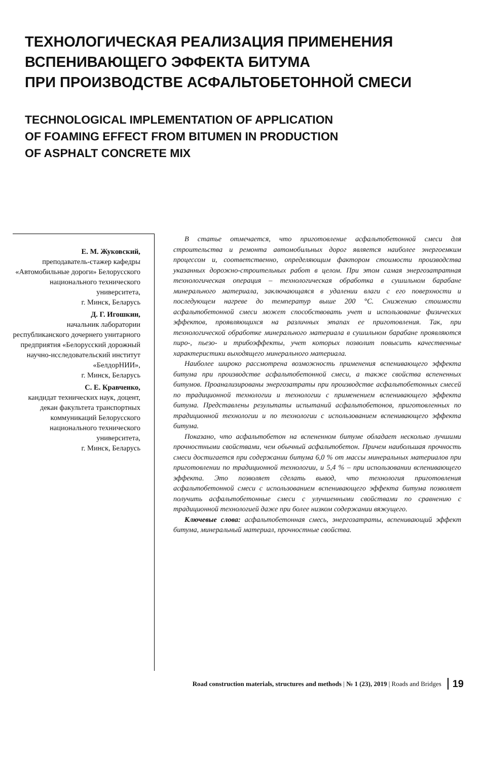ТЕХНОЛОГИЧЕСКАЯ РЕАЛИЗАЦИЯ ПРИМЕНЕНИЯ
ВСПЕНИВАЮЩЕГО ЭФФЕКТА БИТУМА
ПРИ ПРОИЗВОДСТВЕ АСФАЛЬТОБЕТОННОЙ СМЕСИ
TECHNOLOGICAL IMPLEMENTATION OF APPLICATION
OF FOAMING EFFECT FROM BITUMEN IN PRODUCTION
OF ASPHALT CONCRETE MIX
Е. М. Жуковский,
преподаватель-стажер кафедры «Автомобильные дороги» Белорусского национального технического университета,
г. Минск, Беларусь
Д. Г. Игошкин,
начальник лаборатории республиканского дочернего унитарного предприятия «Белорусский дорожный научно-исследовательский институт «БелдорНИИ»,
г. Минск, Беларусь
С. Е. Кравченко,
кандидат технических наук, доцент, декан факультета транспортных коммуникаций Белорусского национального технического университета,
г. Минск, Беларусь
В статье отмечается, что приготовление асфальтобетонной смеси для строительства и ремонта автомобильных дорог является наиболее энергоемким процессом и, соответственно, определяющим фактором стоимости производства указанных дорожно-строительных работ в целом. При этом самая энергозатратная технологическая операция – технологическая обработка в сушильном барабане минерального материала, заключающаяся в удалении влаги с его поверхности и последующем нагреве до температур выше 200 °С. Снижению стоимости асфальтобетонной смеси может способствовать учет и использование физических эффектов, проявляющихся на различных этапах ее приготовления. Так, при технологической обработке минерального материала в сушильном барабане проявляются пиро-, пьезо- и трибоэффекты, учет которых позволит повысить качественные характеристики выходящего минерального материала.
Наиболее широко рассмотрена возможность применения вспенивающего эффекта битума при производстве асфальтобетонной смеси, а также свойства вспененных битумов. Проанализированы энергозатраты при производстве асфальтобетонных смесей по традиционной технологии и технологии с применением вспенивающего эффекта битума. Представлены результаты испытаний асфальтобетонов, приготовленных по традиционной технологии и по технологии с использованием вспенивающего эффекта битума.
Показано, что асфальтобетон на вспененном битуме обладает несколько лучшими прочностными свойствами, чем обычный асфальтобетон. Причем наибольшая прочность смеси достигается при содержании битума 6,0 % от массы минеральных материалов при приготовлении по традиционной технологии, и 5,4 % – при использовании вспенивающего эффекта. Это позволяет сделать вывод, что технология приготовления асфальтобетонной смеси с использованием вспенивающего эффекта битума позволяет получить асфальтобетонные смеси с улучшенными свойствами по сравнению с традиционной технологией даже при более низком содержании вяжущего.
Ключевые слова: асфальтобетонная смесь, энергозатраты, вспенивающий эффект битума, минеральный материал, прочностные свойства.
Road construction materials, structures and methods | № 1 (23), 2019 | Roads and Bridges 19